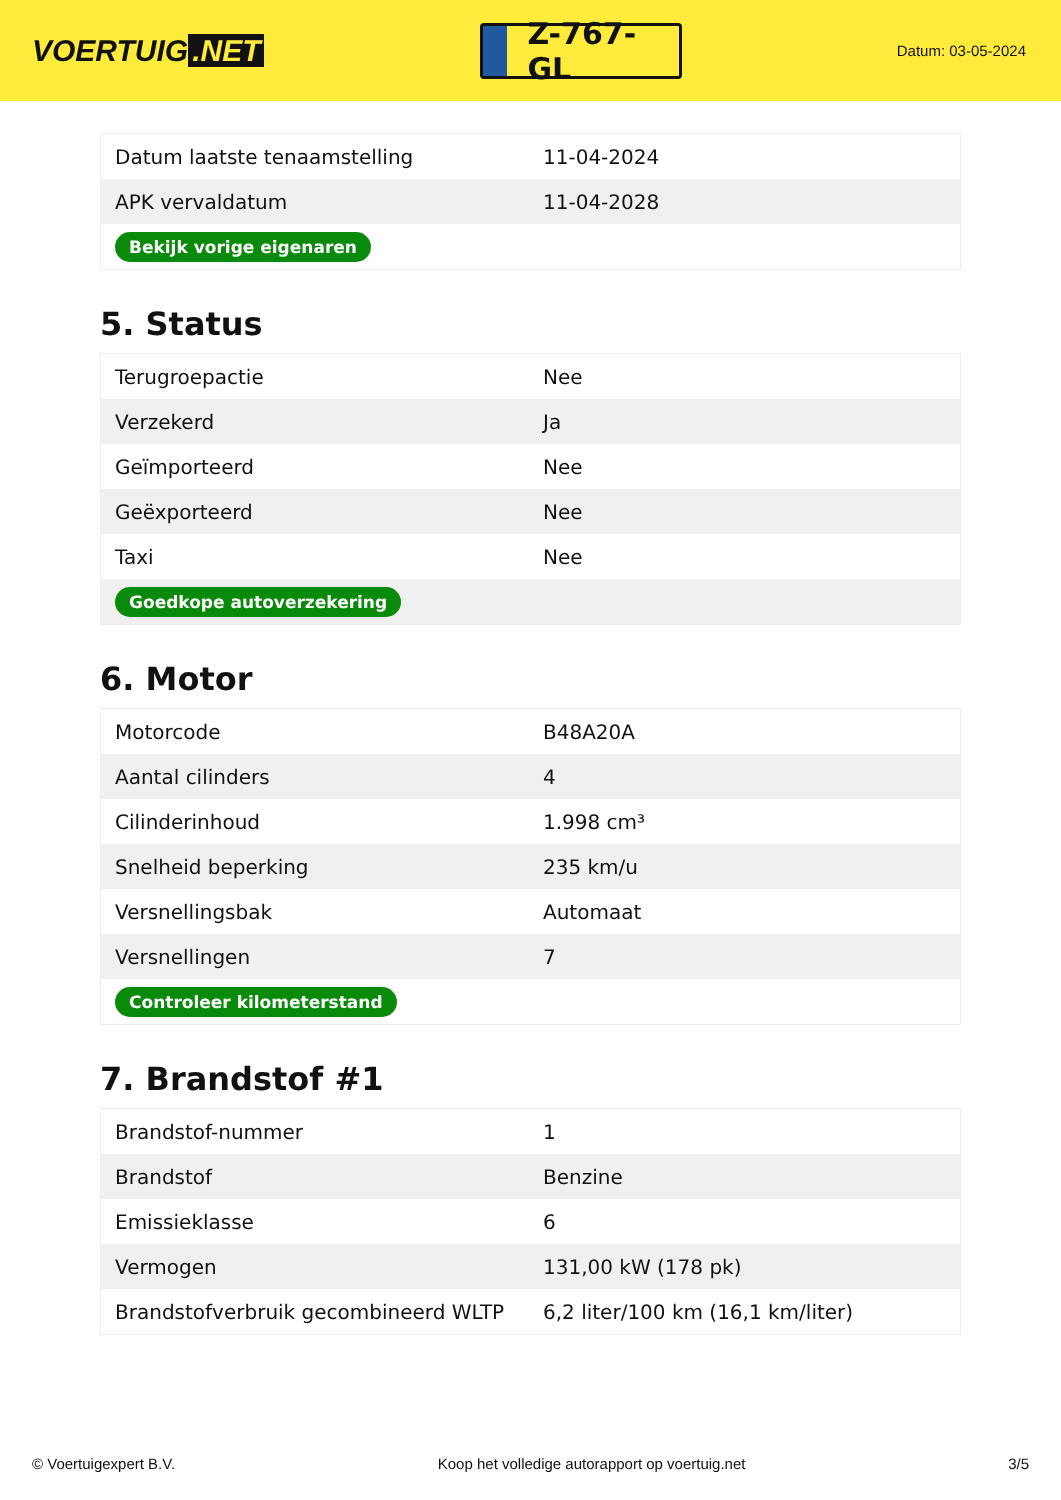VOERTUIG.NET
Z-767-GL
Datum: 03-05-2024
| Datum laatste tenaamstelling | 11-04-2024 |
| APK vervaldatum | 11-04-2028 |
| Bekijk vorige eigenaren | |
5. Status
| Terugroepactie | Nee |
| Verzekerd | Ja |
| Geïmporteerd | Nee |
| Geëxporteerd | Nee |
| Taxi | Nee |
| Goedkope autoverzekering | |
6. Motor
| Motorcode | B48A20A |
| Aantal cilinders | 4 |
| Cilinderinhoud | 1.998 cm³ |
| Snelheid beperking | 235 km/u |
| Versnellingsbak | Automaat |
| Versnellingen | 7 |
| Controleer kilometerstand | |
7. Brandstof #1
| Brandstof-nummer | 1 |
| Brandstof | Benzine |
| Emissieklasse | 6 |
| Vermogen | 131,00 kW (178 pk) |
| Brandstofverbruik gecombineerd WLTP | 6,2 liter/100 km (16,1 km/liter) |
© Voertuigexpert B.V. Koop het volledige autorapport op voertuig.net 3/5